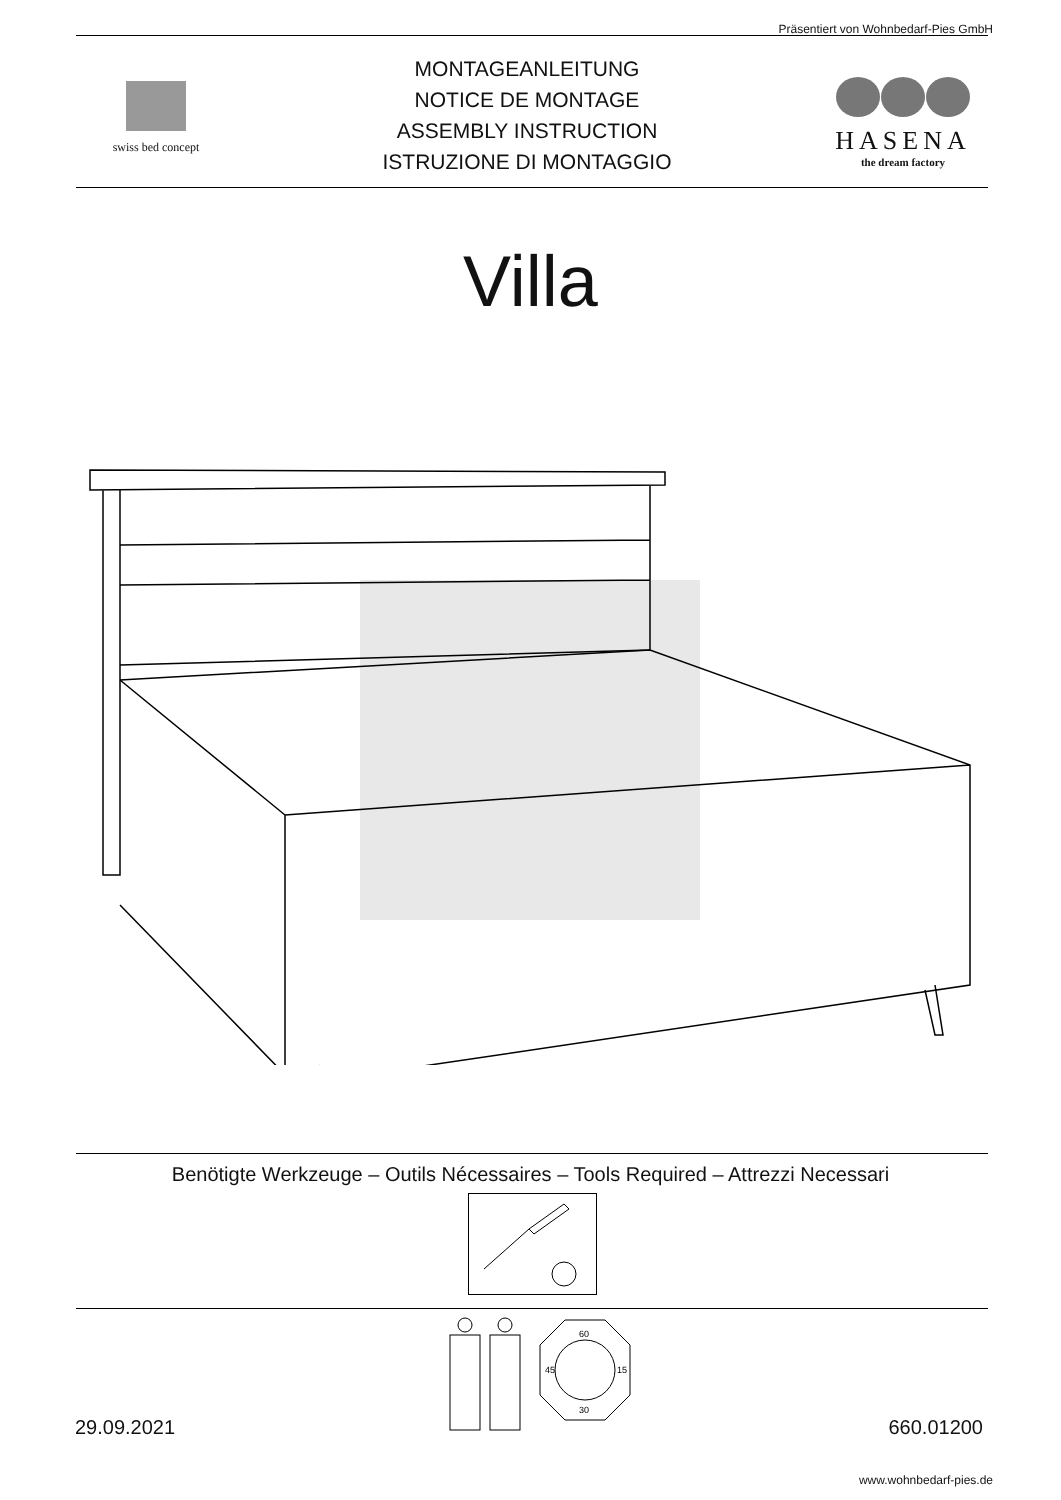Präsentiert von Wohnbedarf-Pies GmbH
swiss bed concept
MONTAGEANLEITUNG
NOTICE DE MONTAGE
ASSEMBLY INSTRUCTION
ISTRUZIONE DI MONTAGGIO
HASENA
the dream factory
Villa
Benötigte Werkzeuge – Outils Nécessaires – Tools Required – Attrezzi Necessari
60
45
15
30
29.09.2021 660.01200
www.wohnbedarf-pies.de